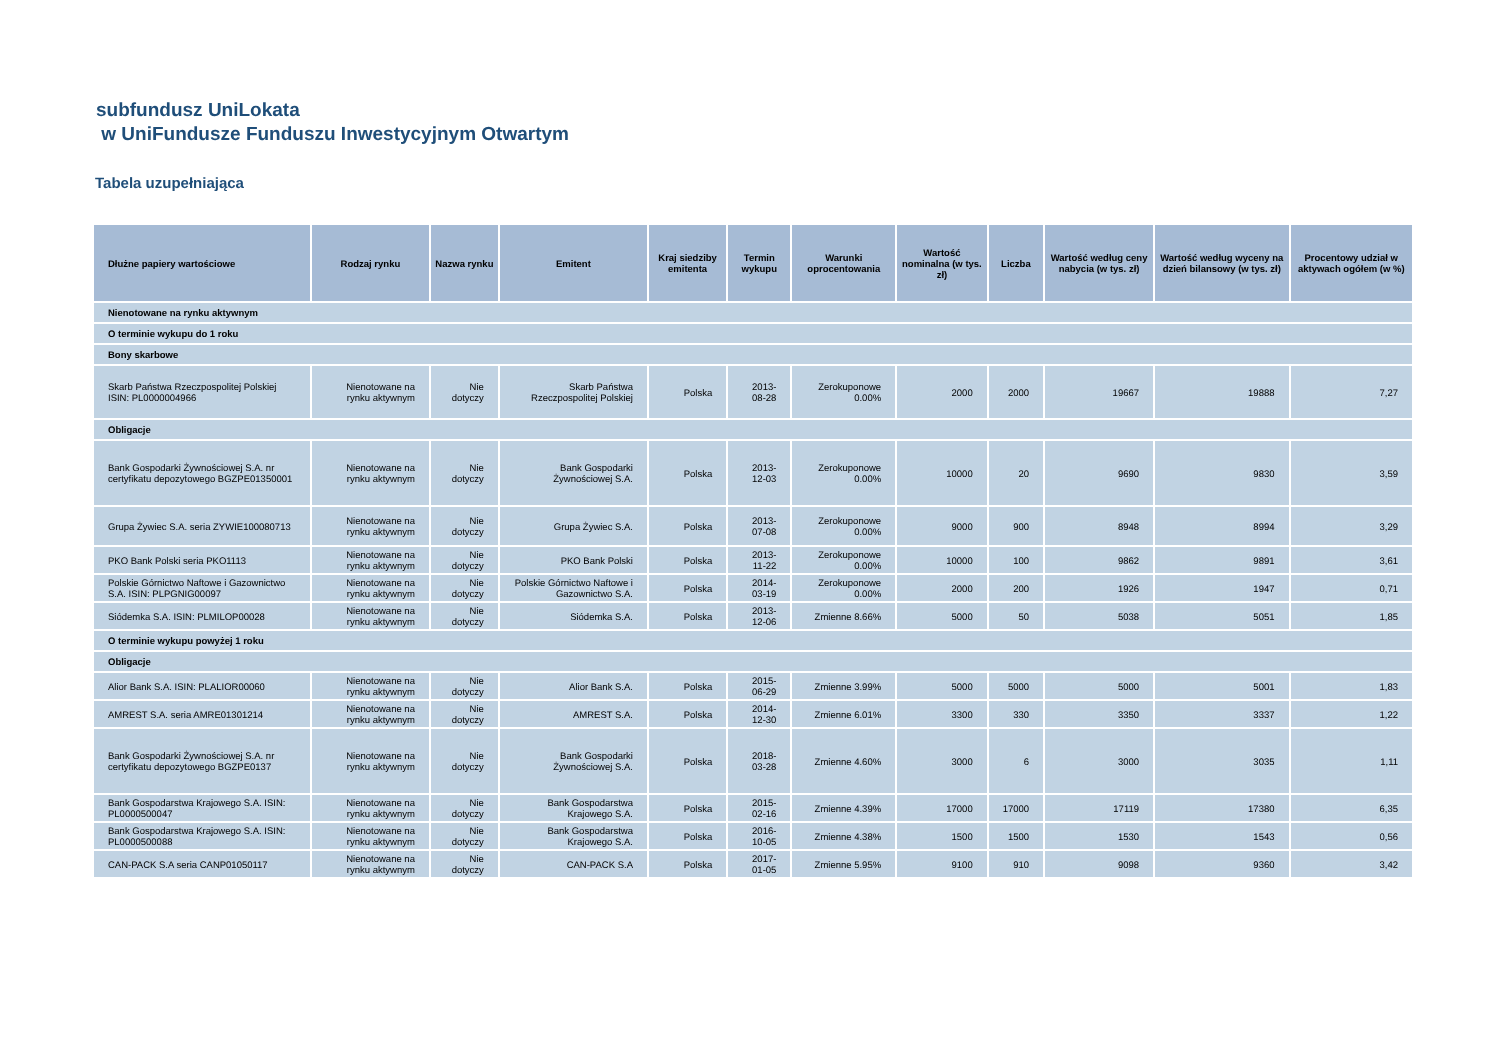subfundusz UniLokata
w UniFundusze Funduszu Inwestycyjnym Otwartym
Tabela uzupełniająca
| Dłużne papiery wartościowe | Rodzaj rynku | Nazwa rynku | Emitent | Kraj siedziby emitenta | Termin wykupu | Warunki oprocentowania | Wartość nominalna (w tys. zł) | Liczba | Wartość według ceny nabycia (w tys. zł) | Wartość według wyceny na dzień bilansowy (w tys. zł) | Procentowy udział w aktywach ogółem (w %) |
| --- | --- | --- | --- | --- | --- | --- | --- | --- | --- | --- | --- |
| Nienotowane na rynku aktywnym | | | | | | | | | | | |
| O terminie wykupu do 1 roku | | | | | | | | | | | |
| Bony skarbowe | | | | | | | | | | | |
| Skarb Państwa Rzeczpospolitej Polskiej ISIN: PL0000004966 | Nienotowane na rynku aktywnym | Nie dotyczy | Skarb Państwa Rzeczpospolitej Polskiej | Polska | 2013-08-28 | Zerokuponowe 0.00% | 2000 | 2000 | 19667 | 19888 | 7,27 |
| Obligacje | | | | | | | | | | | |
| Bank Gospodarki Żywnościowej S.A. nr certyfikatu depozytowego BGZPE01350001 | Nienotowane na rynku aktywnym | Nie dotyczy | Bank Gospodarki Żywnościowej S.A. | Polska | 2013-12-03 | Zerokuponowe 0.00% | 10000 | 20 | 9690 | 9830 | 3,59 |
| Grupa Żywiec S.A. seria ZYWIE100080713 | Nienotowane na rynku aktywnym | Nie dotyczy | Grupa Żywiec S.A. | Polska | 2013-07-08 | Zerokuponowe 0.00% | 9000 | 900 | 8948 | 8994 | 3,29 |
| PKO Bank Polski seria PKO1113 | Nienotowane na rynku aktywnym | Nie dotyczy | PKO Bank Polski | Polska | 2013-11-22 | Zerokuponowe 0.00% | 10000 | 100 | 9862 | 9891 | 3,61 |
| Polskie Górnictwo Naftowe i Gazownictwo S.A. ISIN: PLPGNIG00097 | Nienotowane na rynku aktywnym | Nie dotyczy | Polskie Górnictwo Naftowe i Gazownictwo S.A. | Polska | 2014-03-19 | Zerokuponowe 0.00% | 2000 | 200 | 1926 | 1947 | 0,71 |
| Siódemka S.A. ISIN: PLMILOP00028 | Nienotowane na rynku aktywnym | Nie dotyczy | Siódemka S.A. | Polska | 2013-12-06 | Zmienne 8.66% | 5000 | 50 | 5038 | 5051 | 1,85 |
| O terminie wykupu powyżej 1 roku | | | | | | | | | | | |
| Obligacje | | | | | | | | | | | |
| Alior Bank S.A. ISIN: PLALIOR00060 | Nienotowane na rynku aktywnym | Nie dotyczy | Alior Bank S.A. | Polska | 2015-06-29 | Zmienne 3.99% | 5000 | 5000 | 5000 | 5001 | 1,83 |
| AMREST S.A. seria AMRE01301214 | Nienotowane na rynku aktywnym | Nie dotyczy | AMREST S.A. | Polska | 2014-12-30 | Zmienne 6.01% | 3300 | 330 | 3350 | 3337 | 1,22 |
| Bank Gospodarki Żywnościowej S.A. nr certyfikatu depozytowego BGZPE0137 | Nienotowane na rynku aktywnym | Nie dotyczy | Bank Gospodarki Żywnościowej S.A. | Polska | 2018-03-28 | Zmienne 4.60% | 3000 | 6 | 3000 | 3035 | 1,11 |
| Bank Gospodarstwa Krajowego S.A. ISIN: PL0000500047 | Nienotowane na rynku aktywnym | Nie dotyczy | Bank Gospodarstwa Krajowego S.A. | Polska | 2015-02-16 | Zmienne 4.39% | 17000 | 17000 | 17119 | 17380 | 6,35 |
| Bank Gospodarstwa Krajowego S.A. ISIN: PL0000500088 | Nienotowane na rynku aktywnym | Nie dotyczy | Bank Gospodarstwa Krajowego S.A. | Polska | 2016-10-05 | Zmienne 4.38% | 1500 | 1500 | 1530 | 1543 | 0,56 |
| CAN-PACK S.A seria CANP01050117 | Nienotowane na rynku aktywnym | Nie dotyczy | CAN-PACK S.A | Polska | 2017-01-05 | Zmienne 5.95% | 9100 | 910 | 9098 | 9360 | 3,42 |